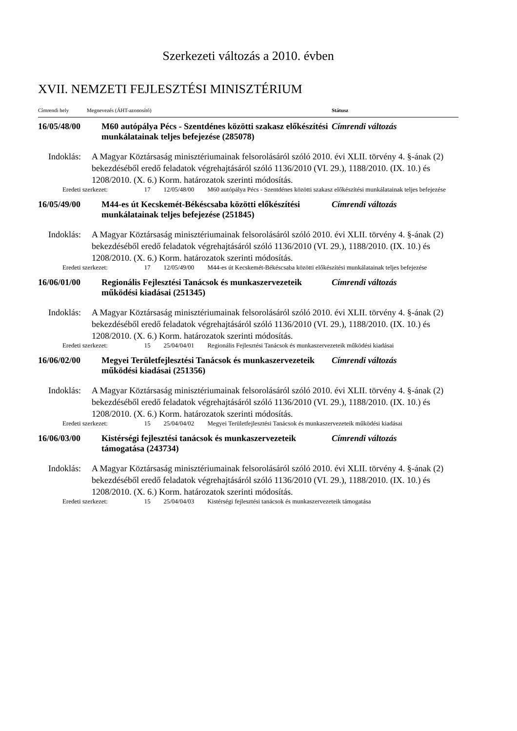Szerkezeti változás a 2010. évben
XVII. NEMZETI FEJLESZTÉSI MINISZTÉRIUM
| Címrendi hely | Megnevezés (ÁHT-azonosító) | | | Státusz |
| --- | --- | --- | --- | --- |
| 16/05/48/00 | M60 autópálya Pécs - Szentdénes közötti szakasz előkészítési munkálatainak teljes befejezése (285078) | | | Címrendi változás |
| Indoklás: | A Magyar Köztársaság minisztériumainak felsorolásáról szóló 2010. évi XLII. törvény 4. §-ának (2) bekezdéséből eredő feladatok végrehajtásáról szóló 1136/2010 (VI. 29.), 1188/2010. (IX. 10.) és 1208/2010. (X. 6.) Korm. határozatok szerinti módosítás. | | | |
| Eredeti szerkezet: 17 | | 12/05/48/00 | M60 autópálya Pécs - Szentdénes közötti szakasz előkészítési munkálatainak teljes befejezése | |
| 16/05/49/00 | M44-es út Kecskemét-Békéscsaba közötti előkészítési munkálatainak teljes befejezése (251845) | | | Címrendi változás |
| Indoklás: | A Magyar Köztársaság minisztériumainak felsorolásáról szóló 2010. évi XLII. törvény 4. §-ának (2) bekezdéséből eredő feladatok végrehajtásáról szóló 1136/2010 (VI. 29.), 1188/2010. (IX. 10.) és 1208/2010. (X. 6.) Korm. határozatok szerinti módosítás. | | | |
| Eredeti szerkezet: 17 | | 12/05/49/00 | M44-es út Kecskemét-Békéscsaba közötti előkészítési munkálatainak teljes befejezése | |
| 16/06/01/00 | Regionális Fejlesztési Tanácsok és munkaszervezeteik működési kiadásai (251345) | | | Címrendi változás |
| Indoklás: | A Magyar Köztársaság minisztériumainak felsorolásáról szóló 2010. évi XLII. törvény 4. §-ának (2) bekezdéséből eredő feladatok végrehajtásáról szóló 1136/2010 (VI. 29.), 1188/2010. (IX. 10.) és 1208/2010. (X. 6.) Korm. határozatok szerinti módosítás. | | | |
| Eredeti szerkezet: 15 | | 25/04/04/01 | Regionális Fejlesztési Tanácsok és munkaszervezeteik működési kiadásai | |
| 16/06/02/00 | Megyei Területfejlesztési Tanácsok és munkaszervezeteik működési kiadásai (251356) | | | Címrendi változás |
| Indoklás: | A Magyar Köztársaság minisztériumainak felsorolásáról szóló 2010. évi XLII. törvény 4. §-ának (2) bekezdéséből eredő feladatok végrehajtásáról szóló 1136/2010 (VI. 29.), 1188/2010. (IX. 10.) és 1208/2010. (X. 6.) Korm. határozatok szerinti módosítás. | | | |
| Eredeti szerkezet: 15 | | 25/04/04/02 | Megyei Területfejlesztési Tanácsok és munkaszervezeteik működési kiadásai | |
| 16/06/03/00 | Kistérségi fejlesztési tanácsok és munkaszervezeteik támogatása (243734) | | | Címrendi változás |
| Indoklás: | A Magyar Köztársaság minisztériumainak felsorolásáról szóló 2010. évi XLII. törvény 4. §-ának (2) bekezdéséből eredő feladatok végrehajtásáról szóló 1136/2010 (VI. 29.), 1188/2010. (IX. 10.) és 1208/2010. (X. 6.) Korm. határozatok szerinti módosítás. | | | |
| Eredeti szerkezet: 15 | | 25/04/04/03 | Kistérségi fejlesztési tanácsok és munkaszervezeteik támogatása | |